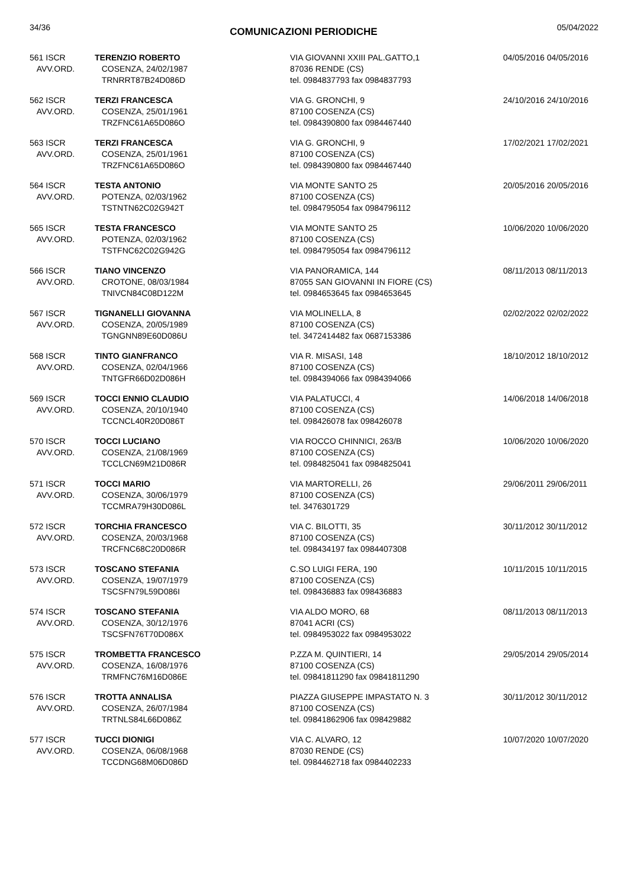34/36 COMUNICAZIONI PERIODICHE 05/04/2022
| 561 ISCR AVV.ORD. | TERENZIO ROBERTO COSENZA, 24/02/1987 TRNRRT87B24D086D | VIA GIOVANNI XXIII PAL.GATTO,1 87036 RENDE (CS) tel. 0984837793 fax 0984837793 | 04/05/2016 04/05/2016 |
| 562 ISCR AVV.ORD. | TERZI FRANCESCA COSENZA, 25/01/1961 TRZFNC61A65D086O | VIA G. GRONCHI, 9 87100 COSENZA (CS) tel. 0984390800 fax 0984467440 | 24/10/2016 24/10/2016 |
| 563 ISCR AVV.ORD. | TERZI FRANCESCA COSENZA, 25/01/1961 TRZFNC61A65D086O | VIA G. GRONCHI, 9 87100 COSENZA (CS) tel. 0984390800 fax 0984467440 | 17/02/2021 17/02/2021 |
| 564 ISCR AVV.ORD. | TESTA ANTONIO POTENZA, 02/03/1962 TSTNTN62C02G942T | VIA MONTE SANTO 25 87100 COSENZA (CS) tel. 0984795054 fax 0984796112 | 20/05/2016 20/05/2016 |
| 565 ISCR AVV.ORD. | TESTA FRANCESCO POTENZA, 02/03/1962 TSTFNC62C02G942G | VIA MONTE SANTO 25 87100 COSENZA (CS) tel. 0984795054 fax 0984796112 | 10/06/2020 10/06/2020 |
| 566 ISCR AVV.ORD. | TIANO VINCENZO CROTONE, 08/03/1984 TNIVCN84C08D122M | VIA PANORAMICA, 144 87055 SAN GIOVANNI IN FIORE (CS) tel. 0984653645 fax 0984653645 | 08/11/2013 08/11/2013 |
| 567 ISCR AVV.ORD. | TIGNANELLI GIOVANNA COSENZA, 20/05/1989 TGNGNN89E60D086U | VIA MOLINELLA, 8 87100 COSENZA (CS) tel. 3472414482 fax 0687153386 | 02/02/2022 02/02/2022 |
| 568 ISCR AVV.ORD. | TINTO GIANFRANCO COSENZA, 02/04/1966 TNTGFR66D02D086H | VIA R. MISASI, 148 87100 COSENZA (CS) tel. 0984394066 fax 0984394066 | 18/10/2012 18/10/2012 |
| 569 ISCR AVV.ORD. | TOCCI ENNIO CLAUDIO COSENZA, 20/10/1940 TCCNCL40R20D086T | VIA PALATUCCI, 4 87100 COSENZA (CS) tel. 098426078 fax 098426078 | 14/06/2018 14/06/2018 |
| 570 ISCR AVV.ORD. | TOCCI LUCIANO COSENZA, 21/08/1969 TCCLCN69M21D086R | VIA ROCCO CHINNICI, 263/B 87100 COSENZA (CS) tel. 0984825041 fax 0984825041 | 10/06/2020 10/06/2020 |
| 571 ISCR AVV.ORD. | TOCCI MARIO COSENZA, 30/06/1979 TCCMRA79H30D086L | VIA MARTORELLI, 26 87100 COSENZA (CS) tel. 3476301729 | 29/06/2011 29/06/2011 |
| 572 ISCR AVV.ORD. | TORCHIA FRANCESCO COSENZA, 20/03/1968 TRCFNC68C20D086R | VIA C. BILOTTI, 35 87100 COSENZA (CS) tel. 098434197 fax 0984407308 | 30/11/2012 30/11/2012 |
| 573 ISCR AVV.ORD. | TOSCANO STEFANIA COSENZA, 19/07/1979 TSCSFN79L59D086I | C.SO LUIGI FERA, 190 87100 COSENZA (CS) tel. 098436883 fax 098436883 | 10/11/2015 10/11/2015 |
| 574 ISCR AVV.ORD. | TOSCANO STEFANIA COSENZA, 30/12/1976 TSCSFN76T70D086X | VIA ALDO MORO, 68 87041 ACRI (CS) tel. 0984953022 fax 0984953022 | 08/11/2013 08/11/2013 |
| 575 ISCR AVV.ORD. | TROMBETTA FRANCESCO COSENZA, 16/08/1976 TRMFNC76M16D086E | P.ZZA M. QUINTIERI, 14 87100 COSENZA (CS) tel. 09841811290 fax 09841811290 | 29/05/2014 29/05/2014 |
| 576 ISCR AVV.ORD. | TROTTA ANNALISA COSENZA, 26/07/1984 TRTNLS84L66D086Z | PIAZZA GIUSEPPE IMPASTATO N. 3 87100 COSENZA (CS) tel. 09841862906 fax 098429882 | 30/11/2012 30/11/2012 |
| 577 ISCR AVV.ORD. | TUCCI DIONIGI COSENZA, 06/08/1968 TCCDNG68M06D086D | VIA C. ALVARO, 12 87030 RENDE (CS) tel. 0984462718 fax 0984402233 | 10/07/2020 10/07/2020 |